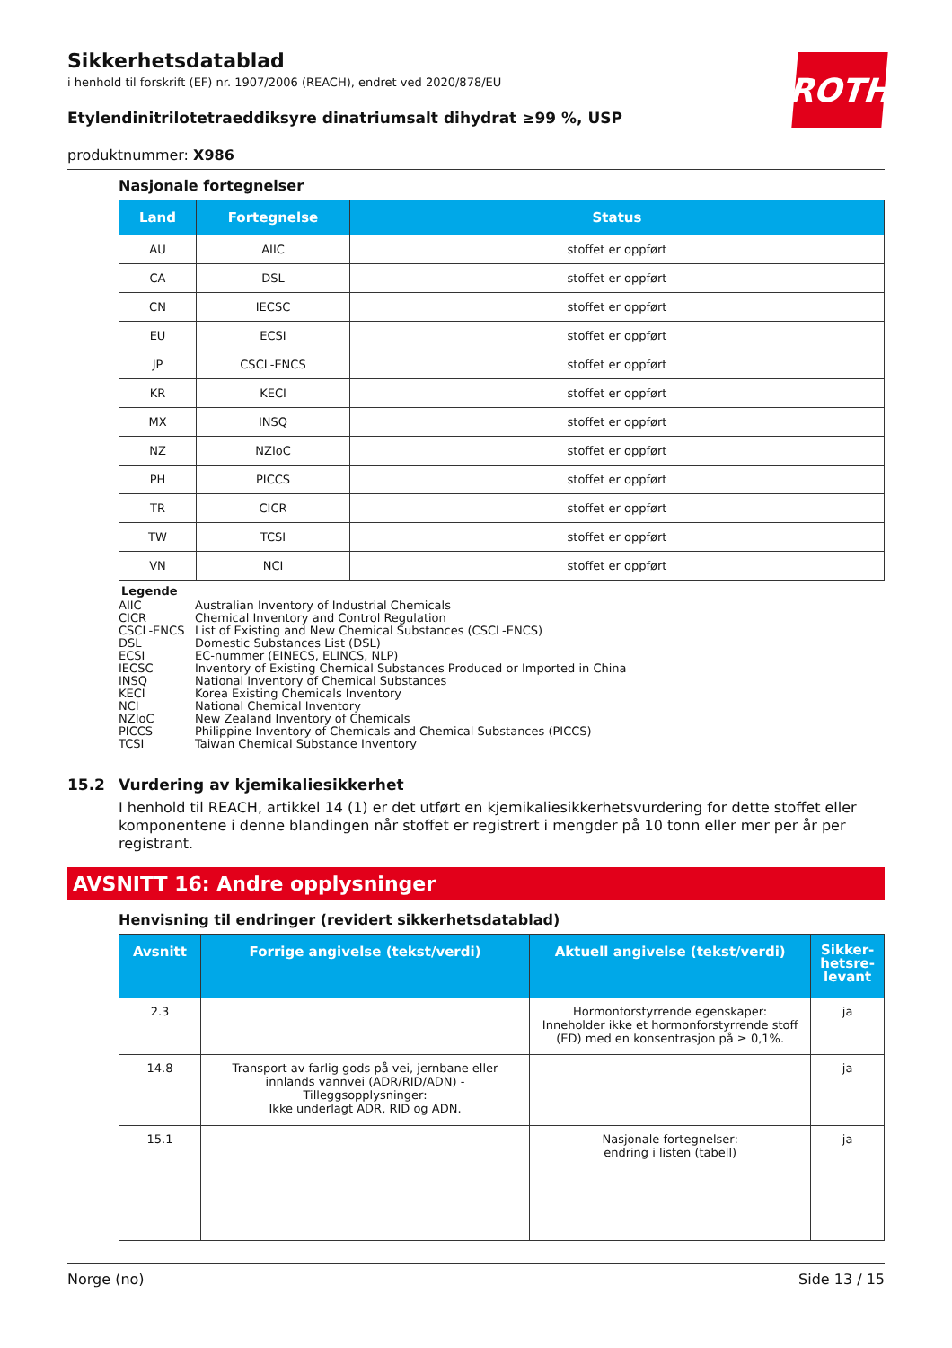ROTH
Sikkerhetsdatablad
i henhold til forskrift (EF) nr. 1907/2006 (REACH), endret ved 2020/878/EU
Etylendinitrilotetraeddiksyre dinatriumsalt dihydrat ≥99 %, USP
produktnummer: X986
Nasjonale fortegnelser
| Land | Fortegnelse | Status |
| --- | --- | --- |
| AU | AIIC | stoffet er oppført |
| CA | DSL | stoffet er oppført |
| CN | IECSC | stoffet er oppført |
| EU | ECSI | stoffet er oppført |
| JP | CSCL-ENCS | stoffet er oppført |
| KR | KECI | stoffet er oppført |
| MX | INSQ | stoffet er oppført |
| NZ | NZIoC | stoffet er oppført |
| PH | PICCS | stoffet er oppført |
| TR | CICR | stoffet er oppført |
| TW | TCSI | stoffet er oppført |
| VN | NCI | stoffet er oppført |
Legende
AIIC Australian Inventory of Industrial Chemicals
CICR Chemical Inventory and Control Regulation
CSCL-ENCS List of Existing and New Chemical Substances (CSCL-ENCS)
DSL Domestic Substances List (DSL)
ECSI EC-nummer (EINECS, ELINCS, NLP)
IECSC Inventory of Existing Chemical Substances Produced or Imported in China
INSQ National Inventory of Chemical Substances
KECI Korea Existing Chemicals Inventory
NCI National Chemical Inventory
NZIoC New Zealand Inventory of Chemicals
PICCS Philippine Inventory of Chemicals and Chemical Substances (PICCS)
TCSI Taiwan Chemical Substance Inventory
15.2 Vurdering av kjemikaliesikkerhet
I henhold til REACH, artikkel 14 (1) er det utført en kjemikaliesikkerhetsvurdering for dette stoffet eller komponentene i denne blandingen når stoffet er registrert i mengder på 10 tonn eller mer per år per registrant.
AVSNITT 16: Andre opplysninger
Henvisning til endringer (revidert sikkerhetsdatablad)
| Avsnitt | Forrige angivelse (tekst/verdi) | Aktuell angivelse (tekst/verdi) | Sikker-hetsre-levant |
| --- | --- | --- | --- |
| 2.3 | | Hormonforstyrrende egenskaper: Inneholder ikke et hormonforstyrrende stoff (ED) med en konsentrasjon på ≥ 0,1%. | ja |
| 14.8 | Transport av farlig gods på vei, jernbane eller innlands vannvei (ADR/RID/ADN) - Tilleggsopplysninger: Ikke underlagt ADR, RID og ADN. | | ja |
| 15.1 | | Nasjonale fortegnelser: endring i listen (tabell) | ja |
Norge (no) Side 13 / 15